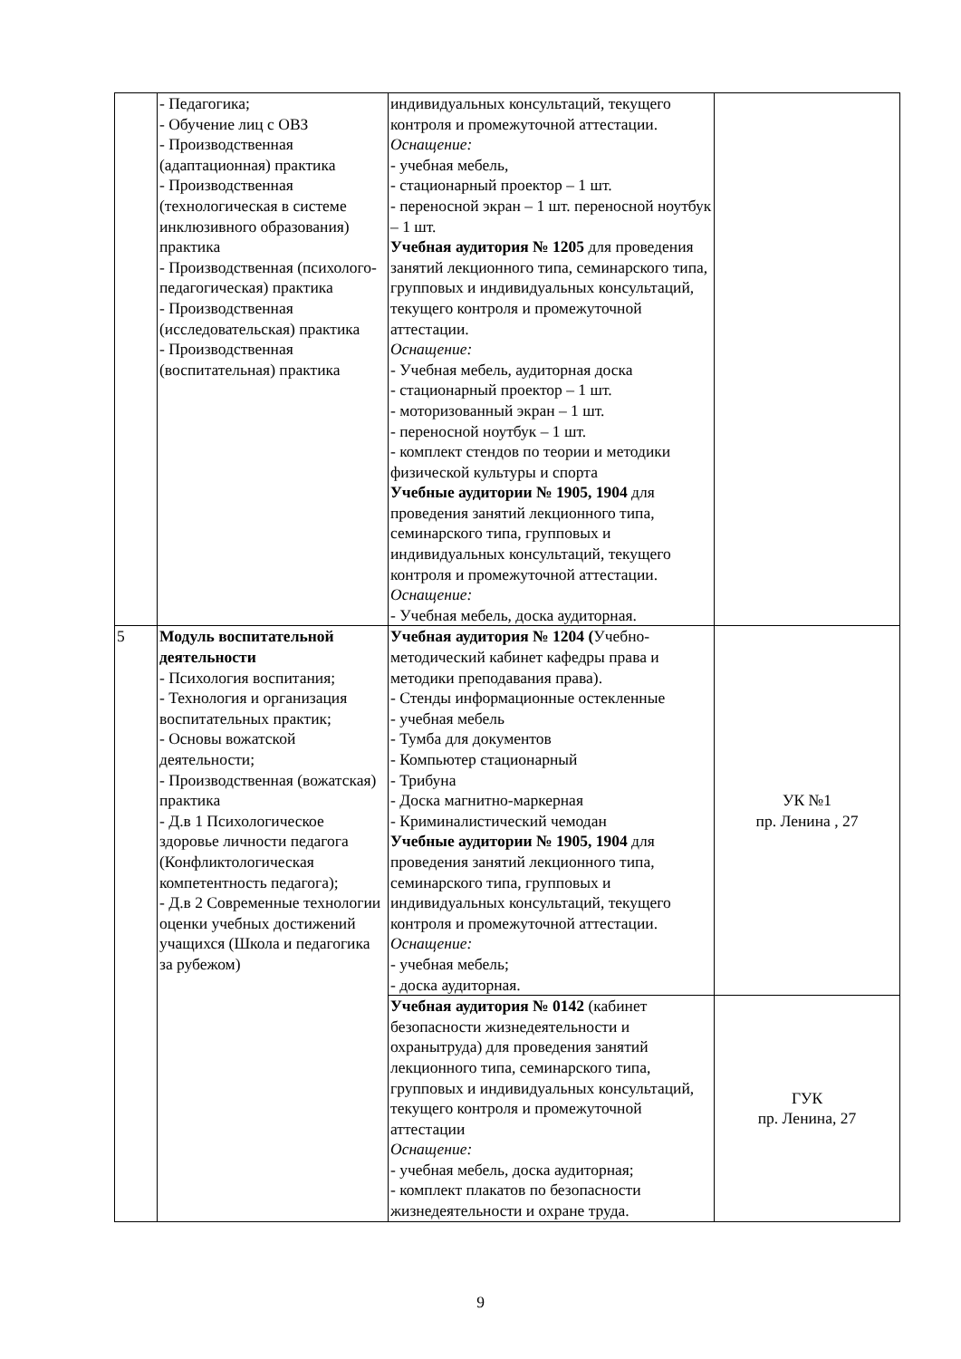| | - Педагогика; - Обучение лиц с ОВЗ - Производственная (адаптационная) практика - Производственная (технологическая в системе инклюзивного образования) практика - Производственная (психолого-педагогическая) практика - Производственная (исследовательская) практика - Производственная (воспитательная) практика | индивидуальных консультаций, текущего контроля и промежуточной аттестации. Оснащение: - учебная мебель, - стационарный проектор – 1 шт. - переносной экран – 1 шт. переносной ноутбук – 1 шт. Учебная аудитория № 1205 для проведения занятий лекционного типа, семинарского типа, групповых и индивидуальных консультаций, текущего контроля и промежуточной аттестации. Оснащение: - Учебная мебель, аудиторная доска - стационарный проектор – 1 шт. - моторизованный экран – 1 шт. - переносной ноутбук – 1 шт. - комплект стендов по теории и методики физической культуры и спорта Учебные аудитории № 1905, 1904 для проведения занятий лекционного типа, семинарского типа, групповых и индивидуальных консультаций, текущего контроля и промежуточной аттестации. Оснащение: - Учебная мебель, доска аудиторная. | |
| 5 | Модуль воспитательной деятельности - Психология воспитания; - Технология и организация воспитательных практик; - Основы вожатской деятельности; - Производственная (вожатская) практика - Д.в 1 Психологическое здоровье личности педагога (Конфликтологическая компетентность педагога); - Д.в 2 Современные технологии оценки учебных достижений учащихся (Школа и педагогика за рубежом) | Учебная аудитория № 1204 ( Учебно-методический кабинет кафедры права и методики преподавания права). - Стенды информационные остекленные - учебная мебель - Тумба для документов - Компьютер стационарный - Трибуна - Доска магнитно-маркерная - Криминалистический чемодан Учебные аудитории № 1905, 1904 для проведения занятий лекционного типа, семинарского типа, групповых и индивидуальных консультаций, текущего контроля и промежуточной аттестации. Оснащение: - учебная мебель; - доска аудиторная. | УК №1 пр. Ленина , 27 |
| | | Учебная аудитория № 0142 (кабинет безопасности жизнедеятельности и охранытруда) для проведения занятий лекционного типа, семинарского типа, групповых и индивидуальных консультаций, текущего контроля и промежуточной аттестации Оснащение: - учебная мебель, доска аудиторная; - комплект плакатов по безопасности жизнедеятельности и охране труда. | ГУК пр. Ленина, 27 |
9